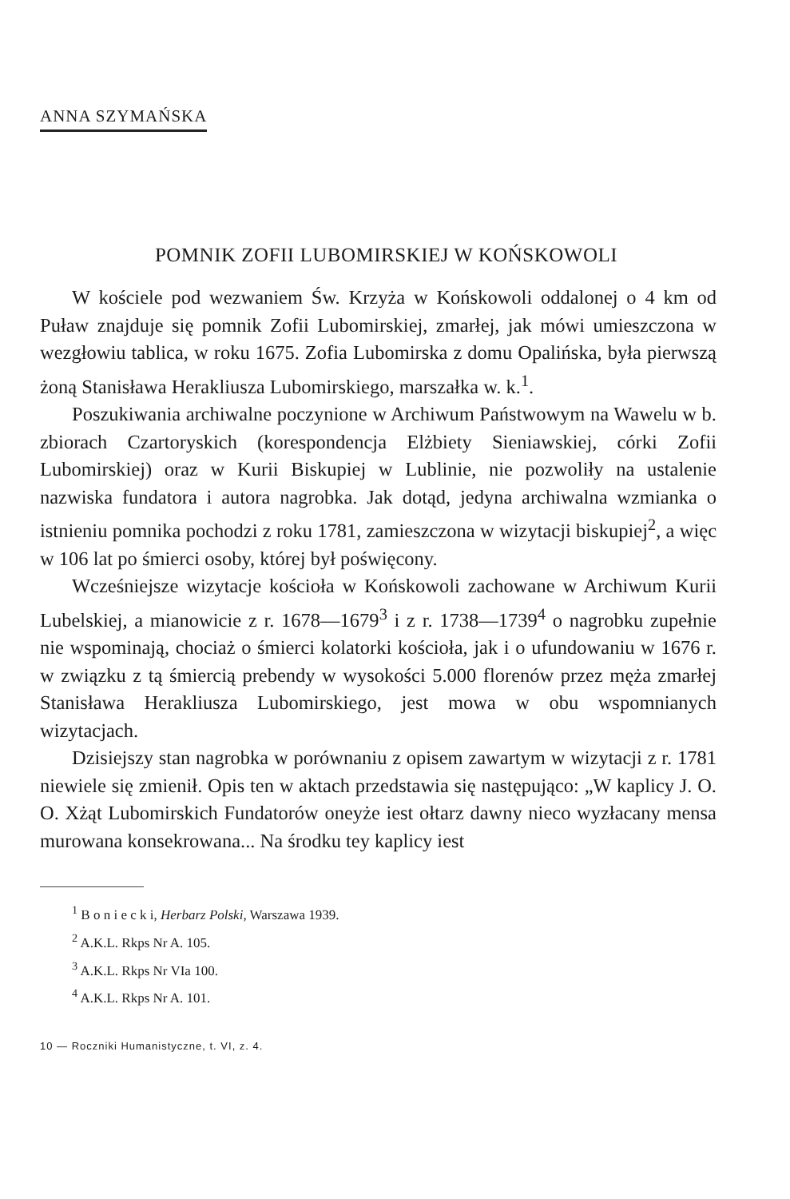ANNA SZYMAŃSKA
POMNIK ZOFII LUBOMIRSKIEJ W KOŃSKOWOLI
W kościele pod wezwaniem Św. Krzyża w Końskowoli oddalonej o 4 km od Puław znajduje się pomnik Zofii Lubomirskiej, zmarłej, jak mówi umieszczona w wezgłowiu tablica, w roku 1675. Zofia Lubomirska z domu Opalińska, była pierwszą żoną Stanisława Herakliusza Lubomirskiego, marszałka w. k.<sup>1</sup>.
Poszukiwania archiwalne poczynione w Archiwum Państwowym na Wawelu w b. zbiorach Czartoryskich (korespondencja Elżbiety Sieniawskiej, córki Zofii Lubomirskiej) oraz w Kurii Biskupiej w Lublinie, nie pozwoliły na ustalenie nazwiska fundatora i autora nagrobka. Jak dotąd, jedyna archiwalna wzmianka o istnieniu pomnika pochodzi z roku 1781, zamieszczona w wizytacji biskupiej<sup>2</sup>, a więc w 106 lat po śmierci osoby, której był poświęcony.
Wcześniejsze wizytacje kościoła w Końskowoli zachowane w Archiwum Kurii Lubelskiej, a mianowicie z r. 1678—1679<sup>3</sup> i z r. 1738—1739<sup>4</sup> o nagrobku zupełnie nie wspominają, chociaż o śmierci kolatorki kościoła, jak i o ufundowaniu w 1676 r. w związku z tą śmiercią prebendy w wysokości 5.000 florenów przez męża zmarłej Stanisława Herakliusza Lubomirskiego, jest mowa w obu wspomnianych wizytacjach.
Dzisiejszy stan nagrobka w porównaniu z opisem zawartym w wizytacji z r. 1781 niewiele się zmienił. Opis ten w aktach przedstawia się następująco: „W kaplicy J. O. O. Xżąt Lubomirskich Fundatorów oneyże iest ołtarz dawny nieco wyzłacany mensa murowana konsekrowana... Na środku tey kaplicy iest
<sup>1</sup> B o n i e c k i, Herbarz Polski, Warszawa 1939.
<sup>2</sup> A.K.L. Rkps Nr A. 105.
<sup>3</sup> A.K.L. Rkps Nr VIa 100.
<sup>4</sup> A.K.L. Rkps Nr A. 101.
10 — Roczniki Humanistyczne, t. VI, z. 4.